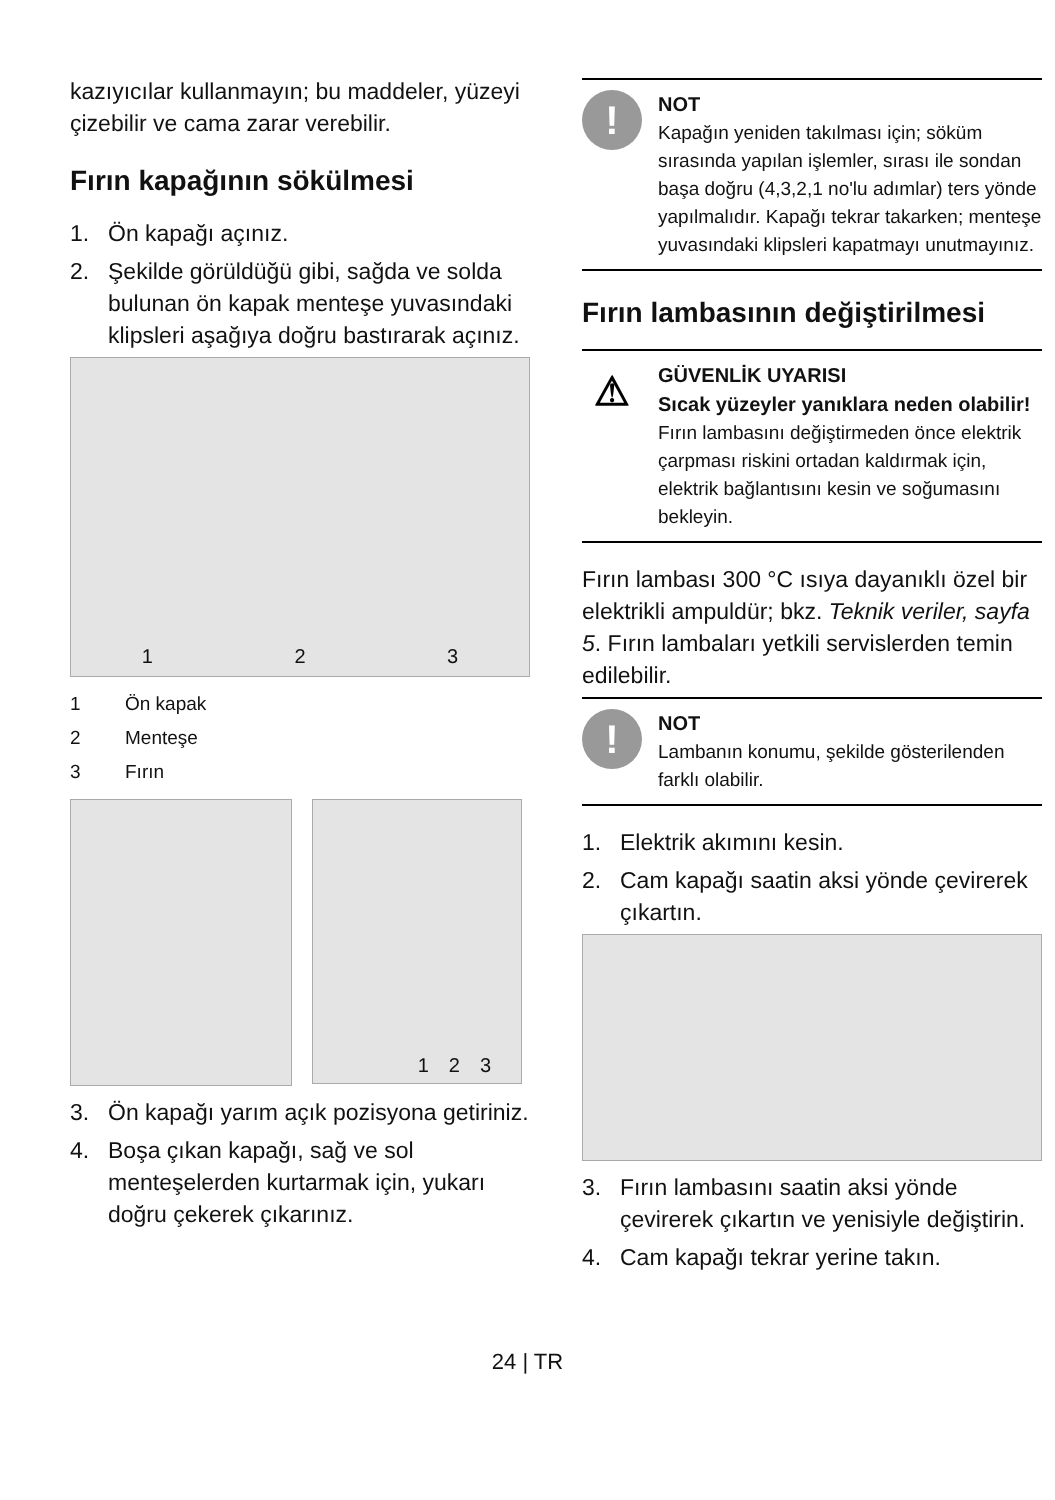kazıyıcılar kullanmayın; bu maddeler, yüzeyi çizebilir ve cama zarar verebilir.
Fırın kapağının sökülmesi
1. Ön kapağı açınız.
2. Şekilde görüldüğü gibi, sağda ve solda bulunan ön kapak menteşe yuvasındaki klipsleri aşağıya doğru bastırarak açınız.
1 2 3
1 Ön kapak
2 Menteşe
3 Fırın
1 2 3
3. Ön kapağı yarım açık pozisyona getiriniz.
4. Boşa çıkan kapağı, sağ ve sol menteşelerden kurtarmak için, yukarı doğru çekerek çıkarınız.
!
NOT
Kapağın yeniden takılması için; söküm sırasında yapılan işlemler, sırası ile sondan başa doğru (4,3,2,1 no'lu adımlar) ters yönde yapılmalıdır. Kapağı tekrar takarken; menteşe yuvasındaki klipsleri kapatmayı unutmayınız.
Fırın lambasının değiştirilmesi
⚠
GÜVENLİK UYARISI
Sıcak yüzeyler yanıklara neden olabilir!
Fırın lambasını değiştirmeden önce elektrik çarpması riskini ortadan kaldırmak için, elektrik bağlantısını kesin ve soğumasını bekleyin.
Fırın lambası 300 °C ısıya dayanıklı özel bir elektrikli ampuldür; bkz. Teknik veriler, sayfa 5. Fırın lambaları yetkili servislerden temin edilebilir.
!
NOT
Lambanın konumu, şekilde gösterilenden farklı olabilir.
1. Elektrik akımını kesin.
2. Cam kapağı saatin aksi yönde çevirerek çıkartın.
3. Fırın lambasını saatin aksi yönde çevirerek çıkartın ve yenisiyle değiştirin.
4. Cam kapağı tekrar yerine takın.
24 | TR